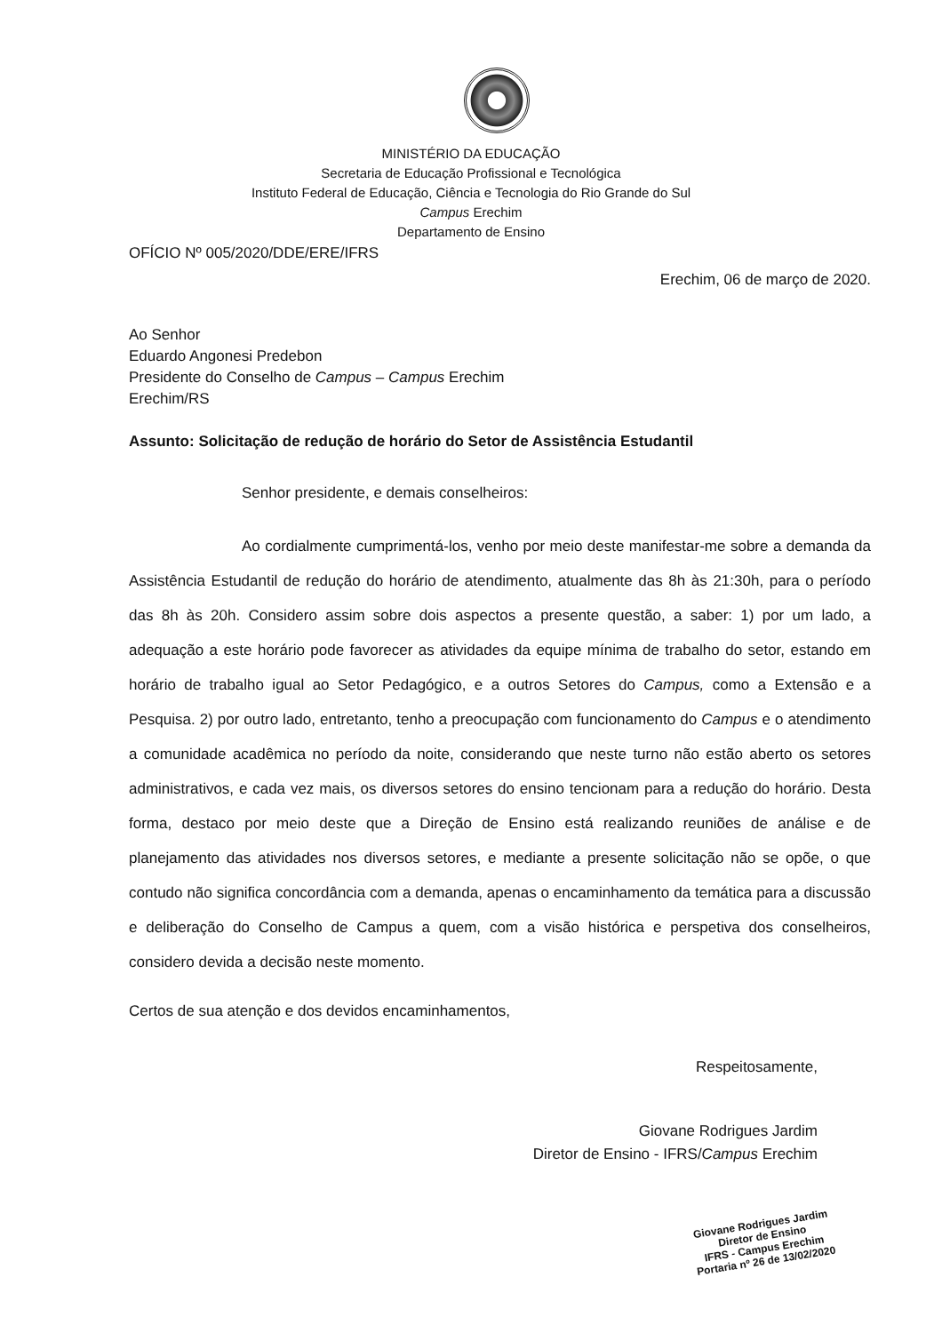MINISTÉRIO DA EDUCAÇÃO
Secretaria de Educação Profissional e Tecnológica
Instituto Federal de Educação, Ciência e Tecnologia do Rio Grande do Sul
Campus Erechim
Departamento de Ensino
OFÍCIO Nº 005/2020/DDE/ERE/IFRS
Erechim, 06 de março de 2020.
Ao Senhor
Eduardo Angonesi Predebon
Presidente do Conselho de Campus – Campus Erechim
Erechim/RS
Assunto: Solicitação de redução de horário do Setor de Assistência Estudantil
Senhor presidente, e demais conselheiros:
Ao cordialmente cumprimentá-los, venho por meio deste manifestar-me sobre a demanda da Assistência Estudantil de redução do horário de atendimento, atualmente das 8h às 21:30h, para o período das 8h às 20h. Considero assim sobre dois aspectos a presente questão, a saber: 1) por um lado, a adequação a este horário pode favorecer as atividades da equipe mínima de trabalho do setor, estando em horário de trabalho igual ao Setor Pedagógico, e a outros Setores do Campus, como a Extensão e a Pesquisa. 2) por outro lado, entretanto, tenho a preocupação com funcionamento do Campus e o atendimento a comunidade acadêmica no período da noite, considerando que neste turno não estão aberto os setores administrativos, e cada vez mais, os diversos setores do ensino tencionam para a redução do horário. Desta forma, destaco por meio deste que a Direção de Ensino está realizando reuniões de análise e de planejamento das atividades nos diversos setores, e mediante a presente solicitação não se opõe, o que contudo não significa concordância com a demanda, apenas o encaminhamento da temática para a discussão e deliberação do Conselho de Campus a quem, com a visão histórica e perspetiva dos conselheiros, considero devida a decisão neste momento.
Certos de sua atenção e dos devidos encaminhamentos,
Respeitosamente,
Giovane Rodrigues Jardim
Diretor de Ensino - IFRS/Campus Erechim
Giovane Rodrigues Jardim
Diretor de Ensino
IFRS - Campus Erechim
Portaria nº 26 de 13/02/2020